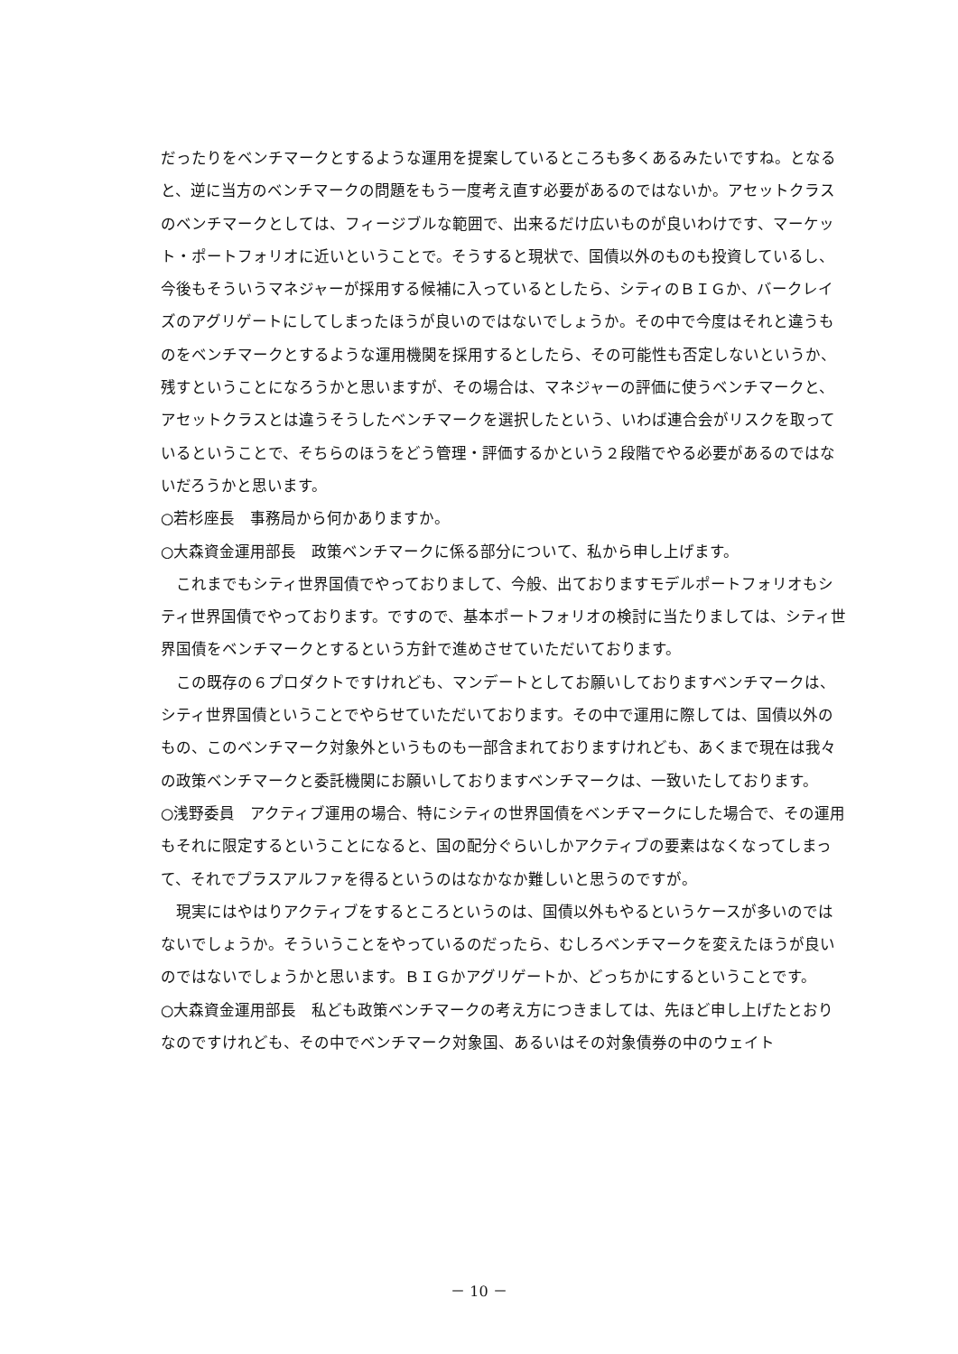だったりをベンチマークとするような運用を提案しているところも多くあるみたいですね。となると、逆に当方のベンチマークの問題をもう一度考え直す必要があるのではないか。アセットクラスのベンチマークとしては、フィージブルな範囲で、出来るだけ広いものが良いわけです、マーケット・ポートフォリオに近いということで。そうすると現状で、国債以外のものも投資しているし、今後もそういうマネジャーが採用する候補に入っているとしたら、シティのＢＩＧか、バークレイズのアグリゲートにしてしまったほうが良いのではないでしょうか。その中で今度はそれと違うものをベンチマークとするような運用機関を採用するとしたら、その可能性も否定しないというか、残すということになろうかと思いますが、その場合は、マネジャーの評価に使うベンチマークと、アセットクラスとは違うそうしたベンチマークを選択したという、いわば連合会がリスクを取っているということで、そちらのほうをどう管理・評価するかという２段階でやる必要があるのではないだろうかと思います。
○若杉座長　事務局から何かありますか。
○大森資金運用部長　政策ベンチマークに係る部分について、私から申し上げます。
これまでもシティ世界国債でやっておりまして、今般、出ておりますモデルポートフォリオもシティ世界国債でやっております。ですので、基本ポートフォリオの検討に当たりましては、シティ世界国債をベンチマークとするという方針で進めさせていただいております。
この既存の６プロダクトですけれども、マンデートとしてお願いしておりますベンチマークは、シティ世界国債ということでやらせていただいております。その中で運用に際しては、国債以外のもの、このベンチマーク対象外というものも一部含まれておりますけれども、あくまで現在は我々の政策ベンチマークと委託機関にお願いしておりますベンチマークは、一致いたしております。
○浅野委員　アクティブ運用の場合、特にシティの世界国債をベンチマークにした場合で、その運用もそれに限定するということになると、国の配分ぐらいしかアクティブの要素はなくなってしまって、それでプラスアルファを得るというのはなかなか難しいと思うのですが。
現実にはやはりアクティブをするところというのは、国債以外もやるというケースが多いのではないでしょうか。そういうことをやっているのだったら、むしろベンチマークを変えたほうが良いのではないでしょうかと思います。ＢＩＧかアグリゲートか、どっちかにするということです。
○大森資金運用部長　私ども政策ベンチマークの考え方につきましては、先ほど申し上げたとおりなのですけれども、その中でベンチマーク対象国、あるいはその対象債券の中のウェイト
－ 10 －